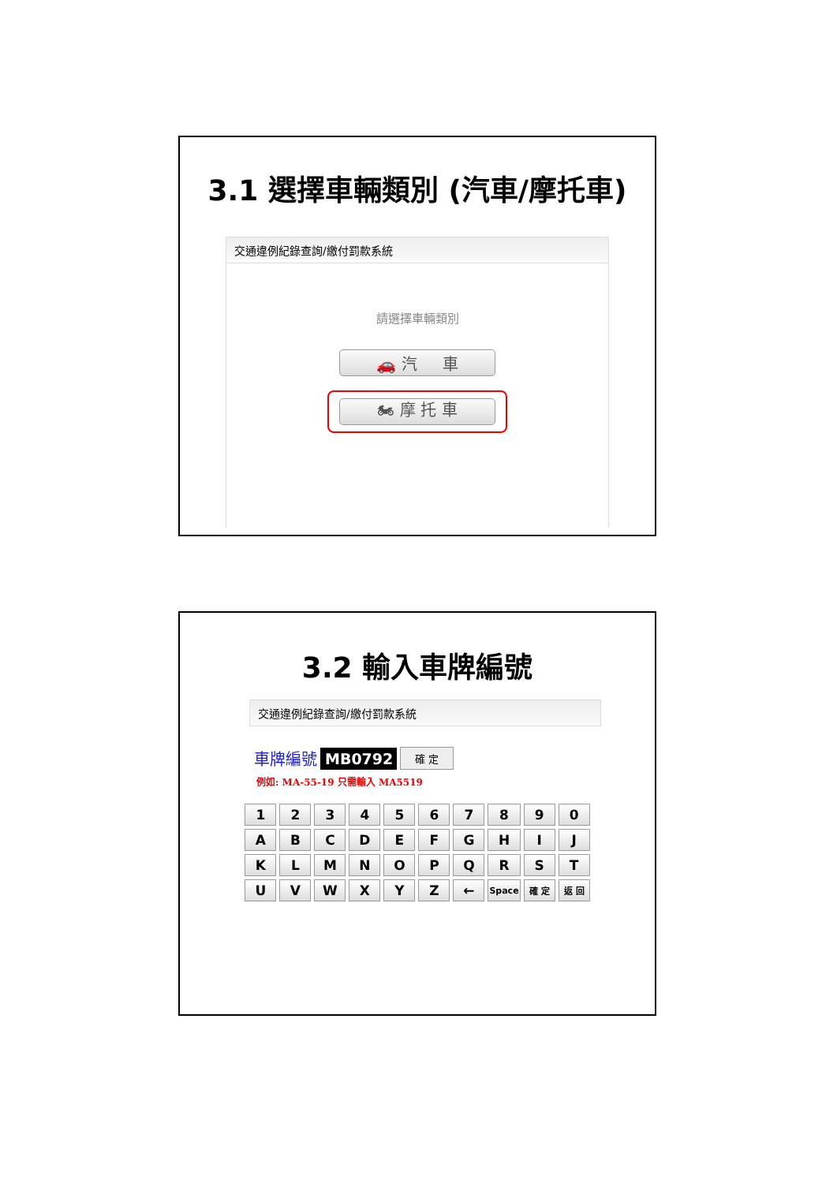3.1 選擇車輛類別 (汽車/摩托車)
交通違例紀錄查詢/繳付罰款系統
請選擇車輛類別
🚗 汽 車
🏍 摩 托 車
3.2 輸入車牌編號
交通違例紀錄查詢/繳付罰款系統
車牌編號 MB0792 確 定
例如: MA-55-19 只需輸入 MA5519
| 1 | 2 | 3 | 4 | 5 | 6 | 7 | 8 | 9 | 0 |
| A | B | C | D | E | F | G | H | I | J |
| K | L | M | N | O | P | Q | R | S | T |
| U | V | W | X | Y | Z | ← | Space | 確 定 | 返 回 |